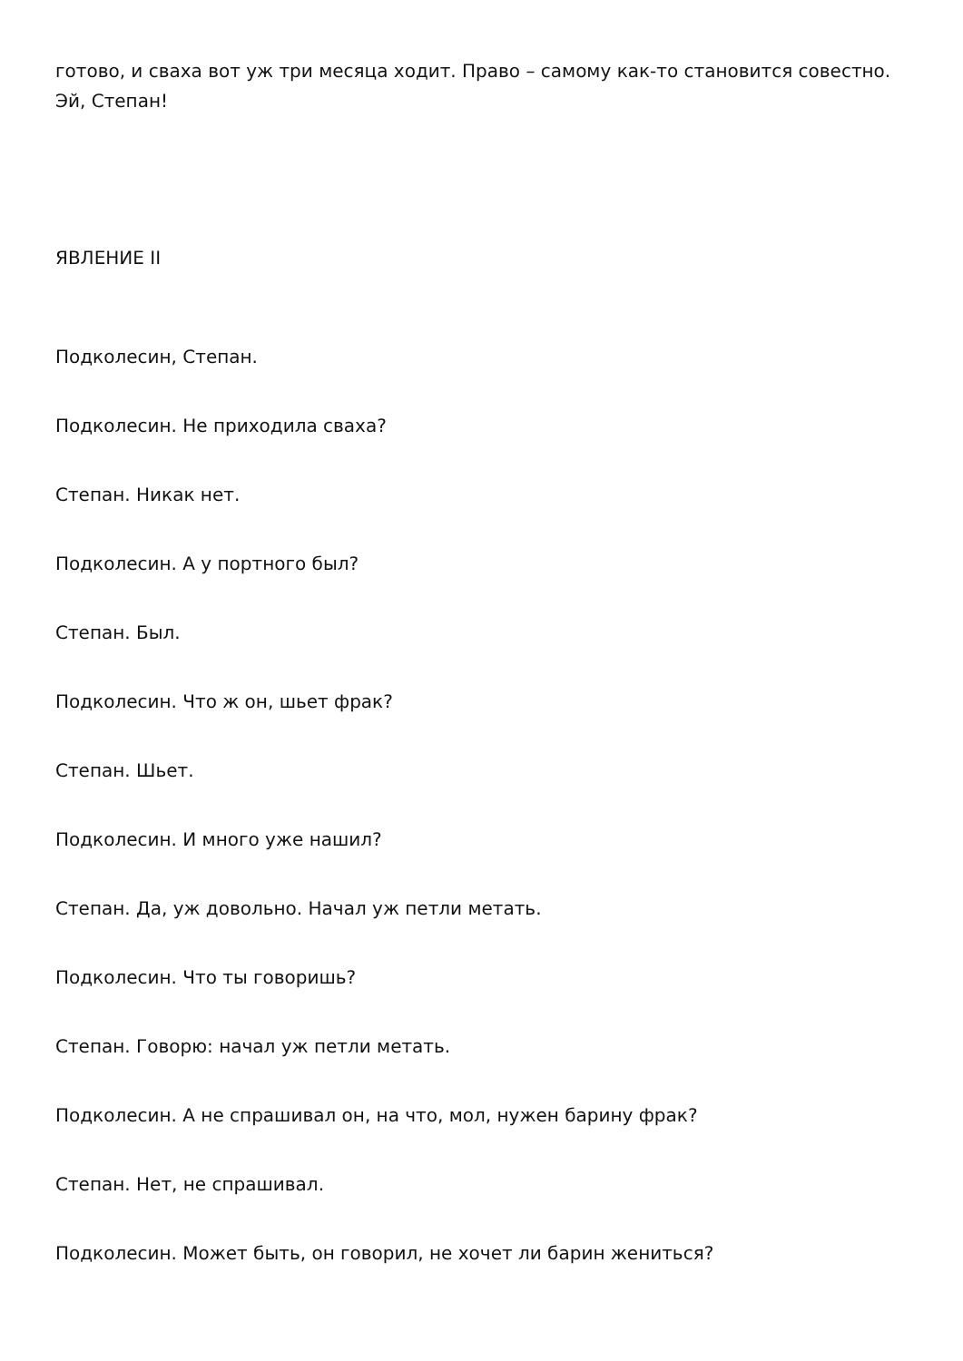готово, и сваха вот уж три месяца ходит. Право – самому как-то становится совестно. Эй, Степан!
ЯВЛЕНИЕ II
Подколесин, Степан.
Подколесин. Не приходила сваха?
Степан. Никак нет.
Подколесин. А у портного был?
Степан. Был.
Подколесин. Что ж он, шьет фрак?
Степан. Шьет.
Подколесин. И много уже нашил?
Степан. Да, уж довольно. Начал уж петли метать.
Подколесин. Что ты говоришь?
Степан. Говорю: начал уж петли метать.
Подколесин. А не спрашивал он, на что, мол, нужен барину фрак?
Степан. Нет, не спрашивал.
Подколесин. Может быть, он говорил, не хочет ли барин жениться?